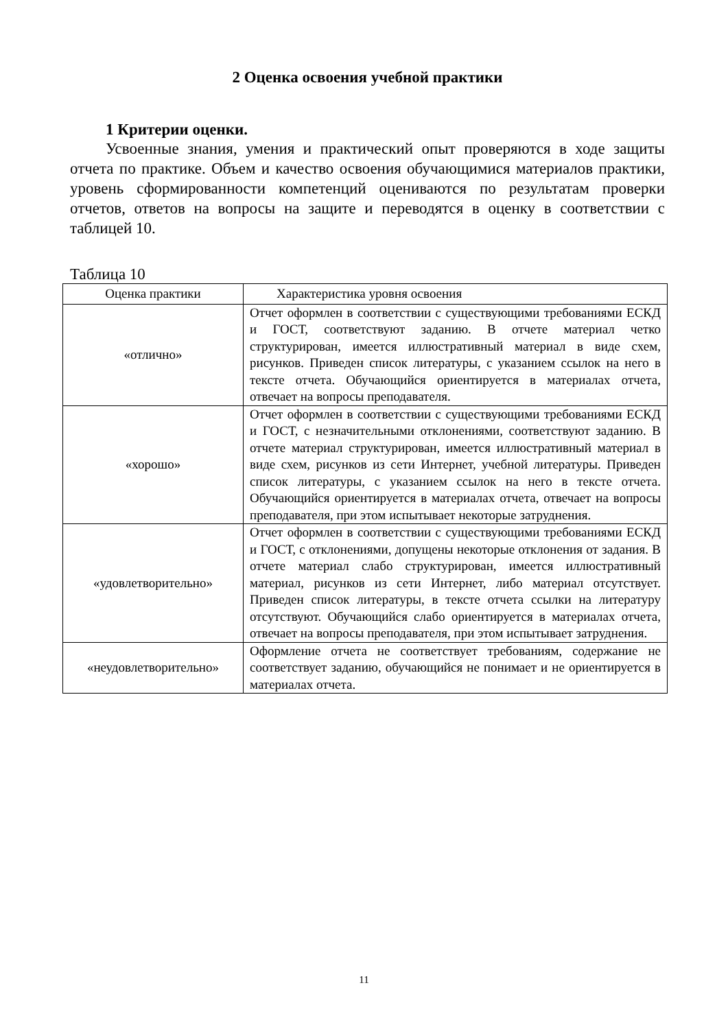2 Оценка освоения учебной практики
1 Критерии оценки.
Усвоенные знания, умения и практический опыт проверяются в ходе защиты отчета по практике. Объем и качество освоения обучающимися материалов практики, уровень сформированности компетенций оцениваются по результатам проверки отчетов, ответов на вопросы на защите и переводятся в оценку в соответствии с таблицей 10.
Таблица 10
| Оценка практики | Характеристика уровня освоения |
| --- | --- |
| «отлично» | Отчет оформлен в соответствии с существующими требованиями ЕСКД и ГОСТ, соответствуют заданию. В отчете материал четко структурирован, имеется иллюстративный материал в виде схем, рисунков. Приведен список литературы, с указанием ссылок на него в тексте отчета. Обучающийся ориентируется в материалах отчета, отвечает на вопросы преподавателя. |
| «хорошо» | Отчет оформлен в соответствии с существующими требованиями ЕСКД и ГОСТ, с незначительными отклонениями, соответствуют заданию. В отчете материал структурирован, имеется иллюстративный материал в виде схем, рисунков из сети Интернет, учебной литературы. Приведен список литературы, с указанием ссылок на него в тексте отчета. Обучающийся ориентируется в материалах отчета, отвечает на вопросы преподавателя, при этом испытывает некоторые затруднения. |
| «удовлетворительно» | Отчет оформлен в соответствии с существующими требованиями ЕСКД и ГОСТ, с отклонениями, допущены некоторые отклонения от задания. В отчете материал слабо структурирован, имеется иллюстративный материал, рисунков из сети Интернет, либо материал отсутствует. Приведен список литературы, в тексте отчета ссылки на литературу отсутствуют. Обучающийся слабо ориентируется в материалах отчета, отвечает на вопросы преподавателя, при этом испытывает затруднения. |
| «неудовлетворительно» | Оформление отчета не соответствует требованиям, содержание не соответствует заданию, обучающийся не понимает и не ориентируется в материалах отчета. |
11